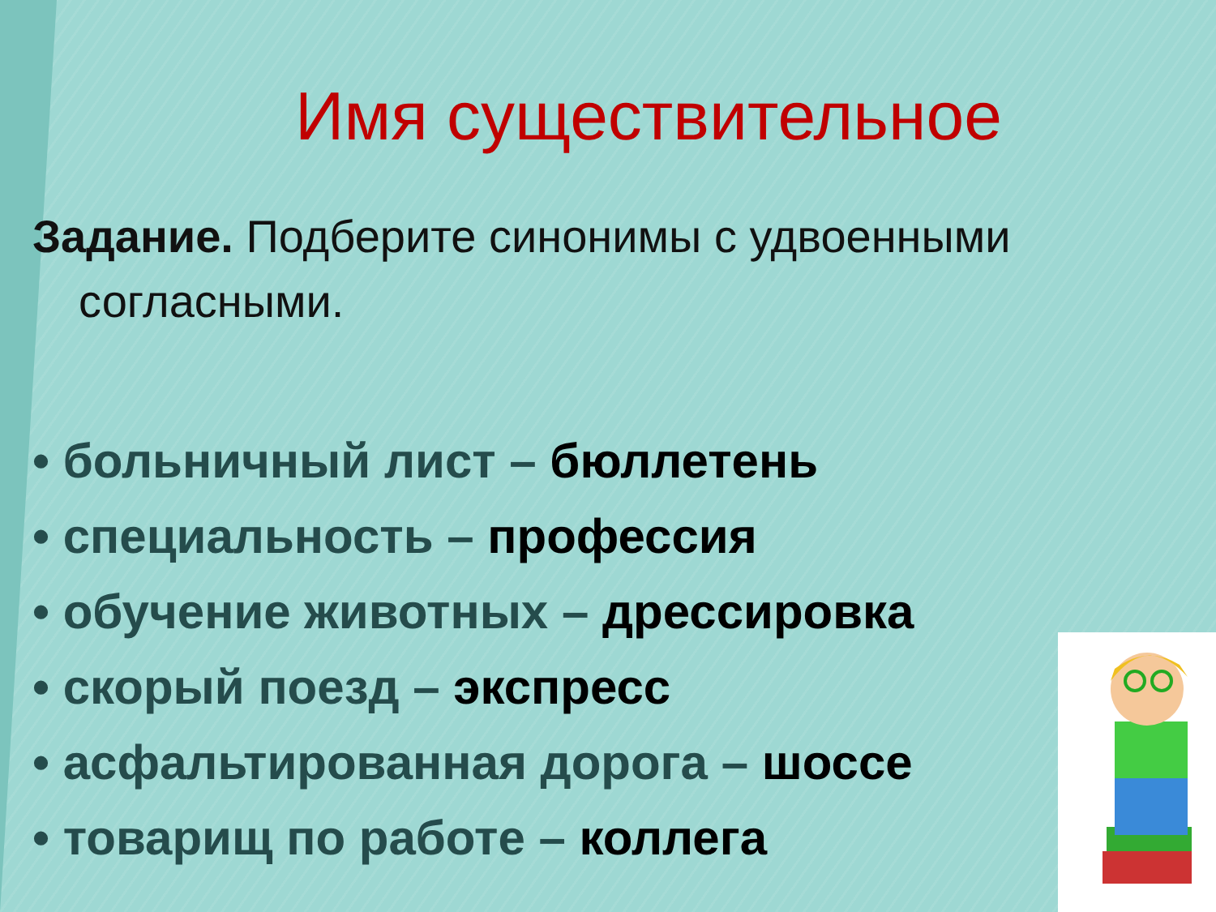Имя существительное
Задание. Подберите синонимы с удвоенными согласными.
• больничный лист – бюллетень
• специальность – профессия
• обучение животных – дрессировка
• скорый поезд – экспресс
• асфальтированная дорога – шоссе
• товарищ по работе – коллега